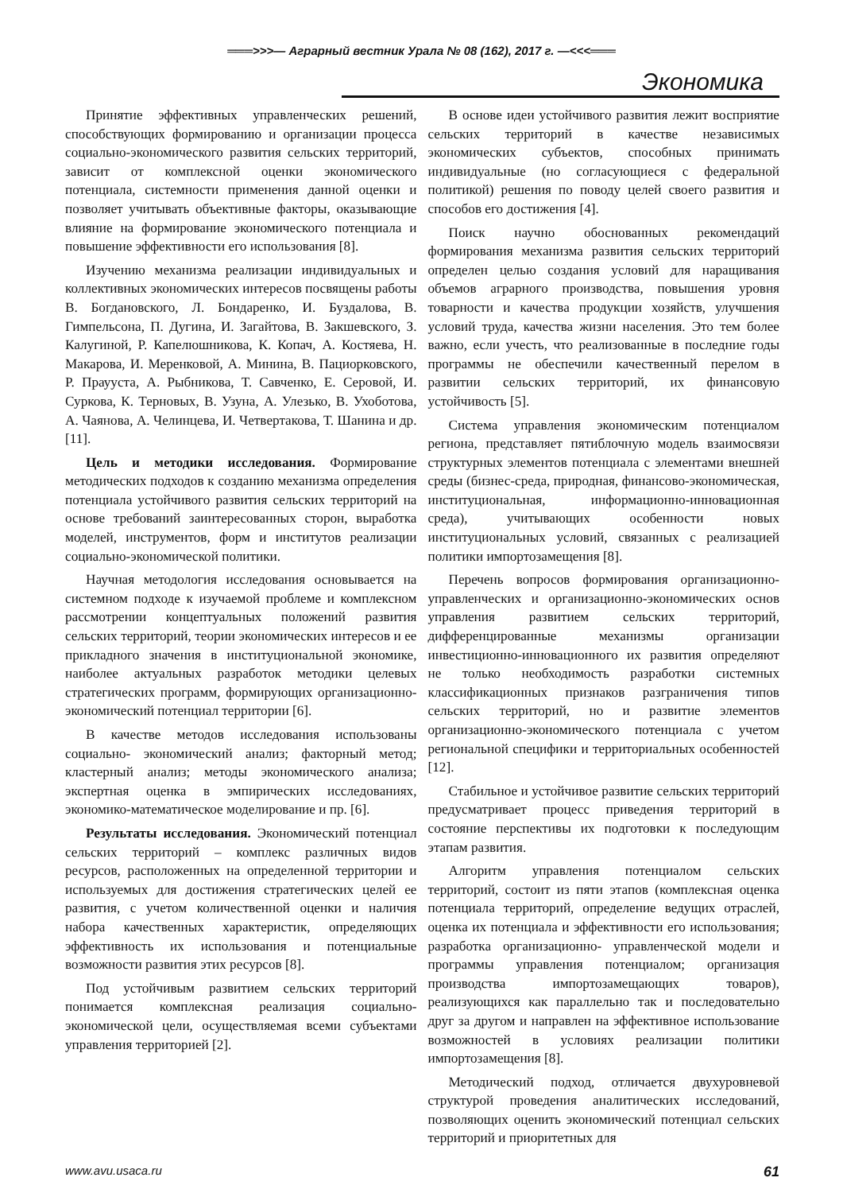═══>>>— Аграрный вестник Урала № 08 (162), 2017 г. —<<<═══
Экономика
Принятие эффективных управленческих решений, способствующих формированию и организации процесса социально-экономического развития сельских территорий, зависит от комплексной оценки экономического потенциала, системности применения данной оценки и позволяет учитывать объективные факторы, оказывающие влияние на формирование экономического потенциала и повышение эффективности его использования [8].
Изучению механизма реализации индивидуальных и коллективных экономических интересов посвящены работы В. Богдановского, Л. Бондаренко, И. Буздалова, В. Гимпельсона, П. Дугина, И. Загайтова, В. Закшевского, З. Калугиной, Р. Капелюшникова, К. Копач, А. Костяева, Н. Макарова, И. Меренковой, А. Минина, В. Пациорковского, Р. Праууста, А. Рыбникова, Т. Савченко, Е. Серовой, И. Суркова, К. Терновых, В. Узуна, А. Улезько, В. Ухоботова, А. Чаянова, А. Челинцева, И. Четвертакова, Т. Шанина и др. [11].
Цель и методики исследования. Формирование методических подходов к созданию механизма определения потенциала устойчивого развития сельских территорий на основе требований заинтересованных сторон, выработка моделей, инструментов, форм и институтов реализации социально-экономической политики.
Научная методология исследования основывается на системном подходе к изучаемой проблеме и комплексном рассмотрении концептуальных положений развития сельских территорий, теории экономических интересов и ее прикладного значения в институциональной экономике, наиболее актуальных разработок методики целевых стратегических программ, формирующих организационно-экономический потенциал территории [6].
В качестве методов исследования использованы социально- экономический анализ; факторный метод; кластерный анализ; методы экономического анализа; экспертная оценка в эмпирических исследованиях, экономико-математическое моделирование и пр. [6].
Результаты исследования. Экономический потенциал сельских территорий – комплекс различных видов ресурсов, расположенных на определенной территории и используемых для достижения стратегических целей ее развития, с учетом количественной оценки и наличия набора качественных характеристик, определяющих эффективность их использования и потенциальные возможности развития этих ресурсов [8].
Под устойчивым развитием сельских территорий понимается комплексная реализация социально-экономической цели, осуществляемая всеми субъектами управления территорией [2].
В основе идеи устойчивого развития лежит восприятие сельских территорий в качестве независимых экономических субъектов, способных принимать индивидуальные (но согласующиеся с федеральной политикой) решения по поводу целей своего развития и способов его достижения [4].
Поиск научно обоснованных рекомендаций формирования механизма развития сельских территорий определен целью создания условий для наращивания объемов аграрного производства, повышения уровня товарности и качества продукции хозяйств, улучшения условий труда, качества жизни населения. Это тем более важно, если учесть, что реализованные в последние годы программы не обеспечили качественный перелом в развитии сельских территорий, их финансовую устойчивость [5].
Система управления экономическим потенциалом региона, представляет пятиблочную модель взаимосвязи структурных элементов потенциала с элементами внешней среды (бизнес-среда, природная, финансово-экономическая, институциональная, информационно-инновационная среда), учитывающих особенности новых институциональных условий, связанных с реализацией политики импортозамещения [8].
Перечень вопросов формирования организационно-управленческих и организационно-экономических основ управления развитием сельских территорий, дифференцированные механизмы организации инвестиционно-инновационного их развития определяют не только необходимость разработки системных классификационных признаков разграничения типов сельских территорий, но и развитие элементов организационно-экономического потенциала с учетом региональной специфики и территориальных особенностей [12].
Стабильное и устойчивое развитие сельских территорий предусматривает процесс приведения территорий в состояние перспективы их подготовки к последующим этапам развития.
Алгоритм управления потенциалом сельских территорий, состоит из пяти этапов (комплексная оценка потенциала территорий, определение ведущих отраслей, оценка их потенциала и эффективности его использования; разработка организационно- управленческой модели и программы управления потенциалом; организация производства импортозамещающих товаров), реализующихся как параллельно так и последовательно друг за другом и направлен на эффективное использование возможностей в условиях реализации политики импортозамещения [8].
Методический подход, отличается двухуровневой структурой проведения аналитических исследований, позволяющих оценить экономический потенциал сельских территорий и приоритетных для
www.avu.usaca.ru 61